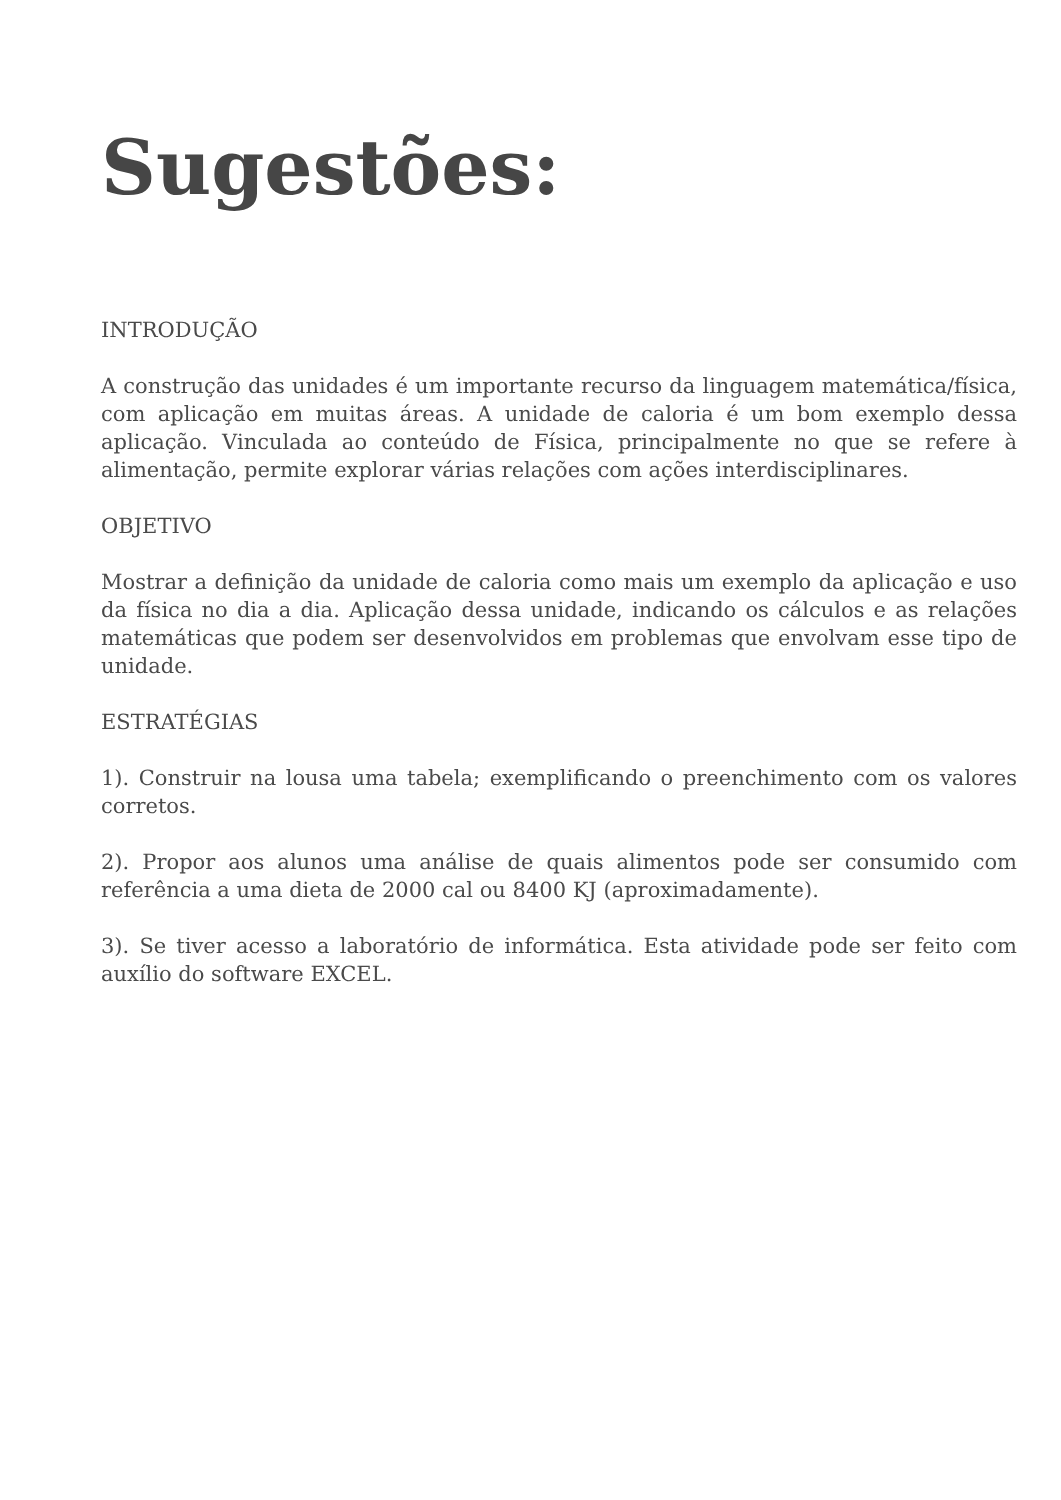Sugestões:
INTRODUÇÃO
A construção das unidades é um importante recurso da linguagem matemática/física, com aplicação em muitas áreas. A unidade de caloria é um bom exemplo dessa aplicação. Vinculada ao conteúdo de Física, principalmente no que se refere à alimentação, permite explorar várias relações com ações interdisciplinares.
OBJETIVO
Mostrar a definição da unidade de caloria como mais um exemplo da aplicação e uso da física no dia a dia. Aplicação dessa unidade, indicando os cálculos e as relações matemáticas que podem ser desenvolvidos em problemas que envolvam esse tipo de unidade.
ESTRATÉGIAS
1). Construir na lousa uma tabela; exemplificando o preenchimento com os valores corretos.
2). Propor aos alunos uma análise de quais alimentos pode ser consumido com referência a uma dieta de 2000 cal ou 8400 KJ (aproximadamente).
3). Se tiver acesso a laboratório de informática. Esta atividade pode ser feito com auxílio do software EXCEL.